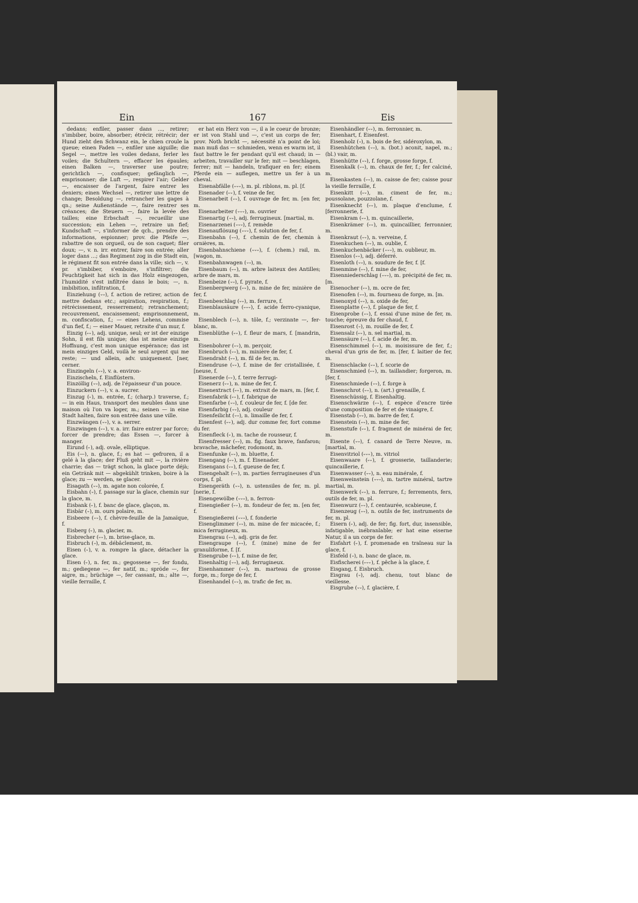Ein 167 Eis
dedans; enfiler, passer dans ..., retirer; s'imbiber, boire, absorber; étrécir, rétrécir; der Hund zieht den Schwanz ein, le chien croule la queue; einen Faden —, enfiler une aiguille; die Segel —, mettre les voiles dedans, ferler les voiles; die Schultern —, effacer les épaules; einen Balken —, traverser une poutre; gerichtlich —, confisquer; gefänglich —, emprisonner; die Luft —, respirer l'air; Gelder —, encaisser de l'argent, faire entrer les deniers; einen Wechsel —, retirer une lettre de change; Besoldung —, retrancher les gages à qn.; seine Außenstände —, faire rentrer ses créances; die Steuern —, faire la levée des tailles; eine Erbschaft —, recueillir une succession; ein Lehen —, retraire un fief; Kundschaft —, s'informer de qch., prendre des informations, espionner; prov. die Pfeife —, rabattre de son orgueil, ou de son caquet; filer doux; —, v. n. irr. entrer, faire son entrée; aller loger dans ...; das Regiment zog in die Stadt ein, le régiment fit son entrée dans la ville; sich —, v. pr. s'imbiber, s'emboire, s'infiltrer; die Feuchtigkeit hat sich in das Holz eingezogen, l'humidité s'est infiltrée dans le bois; —, n. imbibition, infiltration, f.
Einziehung (⏑⏑), f. action de retirer, action de mettre dedans etc.; aspiration, respiration, f.; rétrécissement, resserrement; retranchement; recouvrement, encaissement; emprisonnement, m. confiscation, f.; — eines Lehens, commise d'un fief, f.; — einer Mauer, retraite d'un mur, f.
Einzig (⏑⏑), adj. unique, seul; er ist der einzige Sohn, il est fils unique; das ist meine einzige Hoffnung, c'est mon unique espérance; das ist mein einziges Geld, voilà le seul argent qui me reste; — und allein, adv. uniquement. [ner, cerner.
Einzingeln (⏑⏑), v. a. environ-
Einzischeln, f. Einflüstern.
Einzöllig (⏑⏑), adj. de l'épaisseur d'un pouce.
Einzuckern (⏑⏑), v. a. sucrer.
Einzug (⏑), m. entrée, f.; (charp.) traverse, f.; — in ein Haus, transport des meubles dans une maison où l'on va loger, m.; seinen — in eine Stadt halten, faire son entrée dans une ville.
Einzwängen (⏑⏑), v. a. serrer.
Einzwingen (⏑⏑), v. a. irr. faire entrer par force; forcer de prendre; das Essen —, forcer à manger.
Eirund (⏑), adj. ovale, elliptique.
Eis (—), n. glace, f.; es hat — gefroren, il a gelé à la glace; der Fluß geht mit —, la rivière charrie; das — trägt schon, la glace porte déjà; ein Getränk mit — abgekühlt trinken, boire à la glace; zu — werden, se glacer.
Eisagath (⏑⏑), m. agate non colorée, f.
Eisbahn (⏑), f. passage sur la glace, chemin sur la glace, m.
Eisbank (⏑), f. banc de glace, glaçon, m.
Eisbär (⏑), m. ours polaire, m.
Eisbeere (⏑⏑), f. chèvre-feuille de la Jamaïque, f.
Eisberg (⏑), m. glacier, m.
Eisbrecher (⏑⏑), m. brise-glace, m.
Eisbruch (⏑), m. débâclement, m.
Eisen (⏑), v. a. rompre la glace, détacher la glace.
Eisen (⏑), n. fer, m.; gegossene —, fer fondu, m.; gediegene —, fer natif, m.; spröde —, fer aigre, m.; brüchige —, fer cassant, m.; alte —, vieille ferraille, f.
er hat ein Herz von —, il a le coeur de bronze; er ist von Stahl und —, c'est un corps de fer; prov. Noth bricht —, nécessité n'a point de loi; man muß das — schmieden, wenn es warm ist, il faut battre le fer pendant qu'il est chaud; in — arbeiten, travailler sur le fer; mit — beschlagen, ferrer; mit — handeln, trafiquer en fer; einem Pferde ein — auflegen, mettre un fer à un cheval.
Eisenabfälle (⏑⏑⏑), m. pl. riblons, m. pl. [f.
Eisenader (⏑⏑), f. veine de fer,
Eisenarbeit (⏑⏑), f. ouvrage de fer, m. [en fer, m.
Eisenarbeiter (⏑⏑⏑), m. ouvrier
Eisenartig (⏑⏑), adj. ferrugineux. [martial, m.
Eisenarzenei (⏑⏑⏑), f. remède
Eisenauflösung (⏑⏑⏑), f. solution de fer, f.
Eisenbahn (⏑⏑), f. chemin de fer, chemin à ornières, m.
Eisenbahnschiene (⏑⏑⏑), f. (chem.) rail, m. [wagon, m.
Eisenbahnwagen (⏑⏑), m.
Eisenbaum (⏑⏑), m. arbre laiteux des Antilles; arbre de mars, m.
Eisenbeize (⏑⏑), f. pyrate, f.
Eisenbergwerg (⏑⏑), n. mine de fer, minière de fer, f.
Eisenbeschlag (⏑⏑), m. ferrure, f.
Eisenblausäure (⏑⏑⏑), f. acide ferro-cyanique, m.
Eisenblech (⏑⏑), n. tôle, f.; verzinnte —, fer-blanc, m.
Eisenblüthe (⏑⏑), f. fleur de mars, f. [mandrin, m.
Eisenbohrer (⏑⏑), m. perçoir,
Eisenbruch (⏑⏑), m. minière de fer, f.
Eisendraht (⏑⏑), m. fil de fer, m.
Eisendruse (⏑⏑), f. mine de fer cristallisée, f. [neuse, f.
Eisenerde (⏑⏑), f. terre ferrugi-
Eisenerz (⏑⏑), n. mine de fer, f.
Eisenextract (⏑⏑), m. extrait de mars, m. [fer, f.
Eisenfabrik (⏑⏑), f. fabrique de
Eisenfarbe (⏑⏑), f. couleur de fer, f. [de fer.
Eisenfarbig (⏑⏑), adj. couleur
Eisenfeilicht (⏑⏑), n. limaille de fer, f.
Eisenfest (⏑⏑), adj. dur comme fer, fort comme du fer.
Eisenfleck (⏑), m. tache de rousseur, f.
Eisenfresser (⏑⏑), m. fig. faux brave, fanfaron; bravache, mâchefer, rodomont, m.
Eisenfunke (⏑⏑), m. bluette, f.
Eisengang (⏑⏑), m. f. Eisenader.
Eisengans (⏑⏑), f. gueuse de fer, f.
Eisengehalt (⏑⏑), m. parties ferrugineuses d'un corps, f. pl.
Eisengeräth (⏑⏑), n. ustensiles de fer, m. pl. [nerie, f.
Eisengewölbe (⏑⏑⏑), n. ferron-
Eisengießer (⏑⏑), m. fondeur de fer, m. [en fer, f.
Eisengießerei (⏑⏑⏑), f. fonderie
Eisenglimmer (⏑⏑), m. mine de fer micacée, f.; mica ferrugineux, m.
Eisengrau (⏑⏑), adj. gris de fer.
Eisengraupe (⏑⏑), f. (mine) mine de fer granuliforme, f. [f.
Eisengrube (⏑⏑), f. mine de fer,
Eisenhaltig (⏑⏑), adj. ferrugineux.
Eisenhammer (⏑⏑), m. marteau de grosse forge, m.; forge de fer, f.
Eisenhandel (⏑⏑), m. trafic de fer, m.
Eisenhändler (⏑⏑), m. ferronnier, m.
Eisenhart, f. Eisenfest.
Eisenholz (⏑), n. bois de fer, sidéroxylon, m.
Eisenhütchen (⏑⏑), n. (bot.) aconit, napel, m.; (bl.) vair, m.
Eisenhütte (⏑⏑), f. forge, grosse forge, f.
Eisenkalk (⏑⏑), m. chaux de fer, f.; fer calciné, m.
Eisenkasten (⏑⏑), m. caisse de fer; caisse pour la vieille ferraille, f.
Eisenkitt (⏑⏑), m. ciment de fer, m.; poussolane, pouzzolane, f.
Eisenknecht (⏑⏑), m. plaque d'enclume, f. [ferronnerie, f.
Eisenkram (⏑⏑), m. quincaillerie,
Eisenkrämer (⏑⏑), m. quincaillier, ferronnier, m.
Eisenkraut (⏑⏑), n. verveine, f.
Eisenkuchen (⏑⏑), m. oublie, f.
Eisenkuchenbäcker (⏑⏑⏑), m. oublieur, m.
Eisenlos (⏑⏑), adj. déferré.
Eisenloth (⏑⏑), n. soudure de fer, f. [f.
Eisenmine (⏑⏑), f. mine de fer,
Eisenniederschlag (⏑⏑⏑), m. précipité de fer, m. [m.
Eisenocher (⏑⏑), m. ocre de fer,
Eisenofen (⏑⏑), m. fourneau de forge, m. [m.
Eisenoxyd (⏑⏑), n. oxide de fer,
Eisenplatte (⏑⏑), f. plaque de fer, f.
Eisenprobe (⏑⏑), f. essai d'une mine de fer, m. touche; épreuve du fer chaud, f.
Eisenrost (⏑), m. rouille de fer, f.
Eisensalz (⏑⏑), n. sel martial, m.
Eisensäure (⏑⏑), f. acide de fer, m.
Eisenschimmel (⏑⏑), m. moisissure de fer, f.; cheval d'un gris de fer, m. [fer, f. laitier de fer, m.
Eisenschlacke (⏑⏑), f. scorie de
Eisenschmied (⏑⏑), m. taillandier; forgeron, m. [fer, f.
Eisenschmiede (⏑⏑), f. forge à
Eisenschrot (⏑⏑), n. (art.) grenaille, f.
Eisenschüssig, f. Eisenhaltig.
Eisenschwärze (⏑⏑), f. espèce d'encre tirée d'une composition de fer et de vinaigre, f.
Eisenstab (⏑⏑), m. barre de fer, f.
Eisenstein (⏑⏑), m. mine de fer,
Eisenstufe (⏑⏑), f. fragment de minérai de fer, m.
Eisente (⏑⏑), f. canard de Terre Neuve, m. [martial, m.
Eisenvitriol (⏑⏑⏑), m. vitriol
Eisenwaare (⏑⏑), f. grosserie, taillanderie; quincaillerie, f.
Eisenwasser (⏑⏑), n. eau minérale, f.
Eisenweinstein (⏑⏑⏑), m. tartre minéral, tartre martial, m.
Eisenwerk (⏑⏑), n. ferrure, f.; ferrements, fers, outils de fer, m. pl.
Eisenwurz (⏑⏑), f. centaurée, scabieuse, f.
Eisenzeug (⏑⏑), n. outils de fer, instruments de fer, m. pl.
Eisern (⏑), adj. de fer; fig. fort, dur, insensible, infatigable, inébranlable; er hat eine eiserne Natur, il a un corps de fer.
Eisfahrt (⏑), f. promenade en traîneau sur la glace, f.
Eisfeld (⏑), n. banc de glace, m.
Eisfischerei (⏑⏑⏑), f. pêche à la glace, f.
Eisgang, f. Eisbruch.
Eisgrau (⏑), adj. chenu, tout blanc de vieillesse.
Eisgrube (⏑⏑), f. glacière, f.